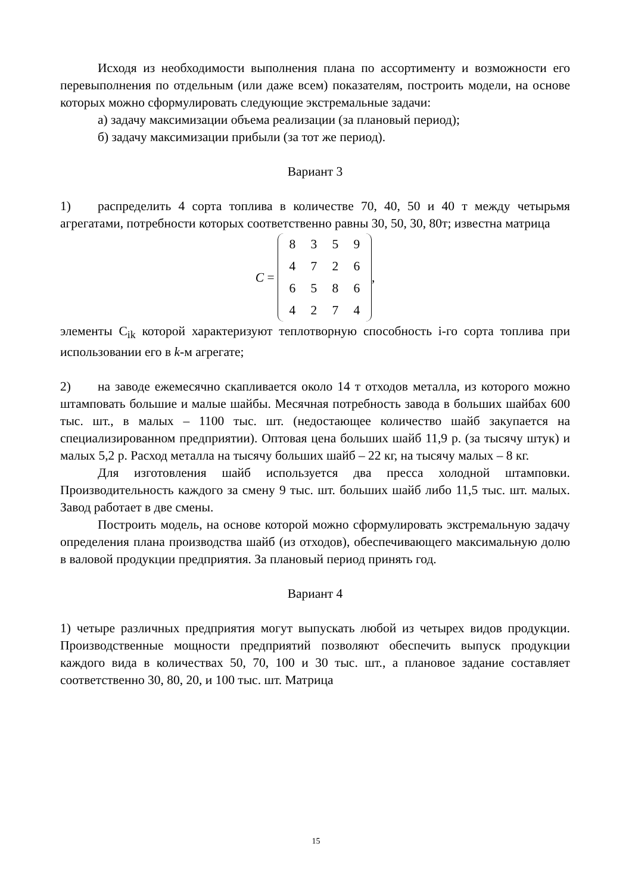Исходя из необходимости выполнения плана по ассортименту и возможности его перевыполнения по отдельным (или даже всем) показателям, построить модели, на основе которых можно сформулировать следующие экстремальные задачи:
а) задачу максимизации объема реализации (за плановый период);
б) задачу максимизации прибыли (за тот же период).
Вариант 3
1) распределить 4 сорта топлива в количестве 70, 40, 50 и 40 т между четырьмя агрегатами, потребности которых соответственно равны 30, 50, 30, 80т; известна матрица
C =
| 8 | 3 | 5 | 9 |
| 4 | 7 | 2 | 6 |
| 6 | 5 | 8 | 6 |
| 4 | 2 | 7 | 4 |
,
элементы C<sub>ik</sub> которой характеризуют теплотворную способность i-го сорта топлива при использовании его в k-м агрегате;
2) на заводе ежемесячно скапливается около 14 т отходов металла, из которого можно штамповать большие и малые шайбы. Месячная потребность завода в больших шайбах 600 тыс. шт., в малых – 1100 тыс. шт. (недостающее количество шайб закупается на специализированном предприятии). Оптовая цена больших шайб 11,9 р. (за тысячу штук) и малых 5,2 р. Расход металла на тысячу больших шайб – 22 кг, на тысячу малых – 8 кг.
Для изготовления шайб используется два пресса холодной штамповки. Производительность каждого за смену 9 тыс. шт. больших шайб либо 11,5 тыс. шт. малых. Завод работает в две смены.
Построить модель, на основе которой можно сформулировать экстремальную задачу определения плана производства шайб (из отходов), обеспечивающего максимальную долю в валовой продукции предприятия. За плановый период принять год.
Вариант 4
1) четыре различных предприятия могут выпускать любой из четырех видов продукции. Производственные мощности предприятий позволяют обеспечить выпуск продукции каждого вида в количествах 50, 70, 100 и 30 тыс. шт., а плановое задание составляет соответственно 30, 80, 20, и 100 тыс. шт. Матрица
15